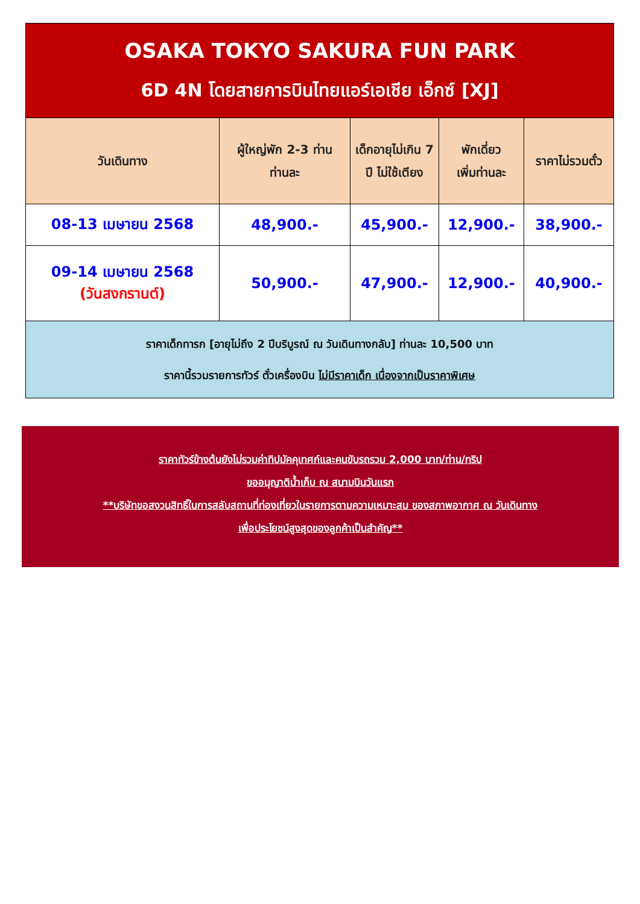| OSAKA TOKYO SAKURA FUN PARK 6D 4N โดยสายการบินไทยแอร์เอเชีย เอ็กซ์ [XJ] | | | | |
| วันเดินทาง | ผู้ใหญ่พัก 2-3 ท่าน ท่านละ | เด็กอายุไม่เกิน 7 ปี ไม่ใช้เตียง | พักเดี่ยว เพิ่มท่านละ | ราคาไม่รวมตั๋ว |
| 08-13 เมษายน 2568 | 48,900.- | 45,900.- | 12,900.- | 38,900.- |
| 09-14 เมษายน 2568 (วันสงกรานต์) | 50,900.- | 47,900.- | 12,900.- | 40,900.- |
| ราคาเด็กทารก [อายุไม่ถึง 2 ปีบริบูรณ์ ณ วันเดินทางกลับ] ท่านละ 10,500 บาท ราคานี้รวมรายการทัวร์ ตั๋วเครื่องบิน ไม่มีราคาเด็ก เนื่องจากเป็นราคาพิเศษ | | | | |
ราคาทัวร์ข้างต้นยังไม่รวมค่าทิปมัคคุเทศก์และคนขับรถรวม 2,000 บาท/ท่าน/ทริป
ขออนุญาติน้ำเก็บ ณ สนามบินวันแรก
**บริษัทขอสงวนสิทธิ์ในการสลับสถานที่ท่องเที่ยวในรายการตามความเหมาะสม ของสภาพอากาศ ณ วันเดินทาง
เพื่อประโยชน์สูงสุดของลูกค้าเป็นสำคัญ**